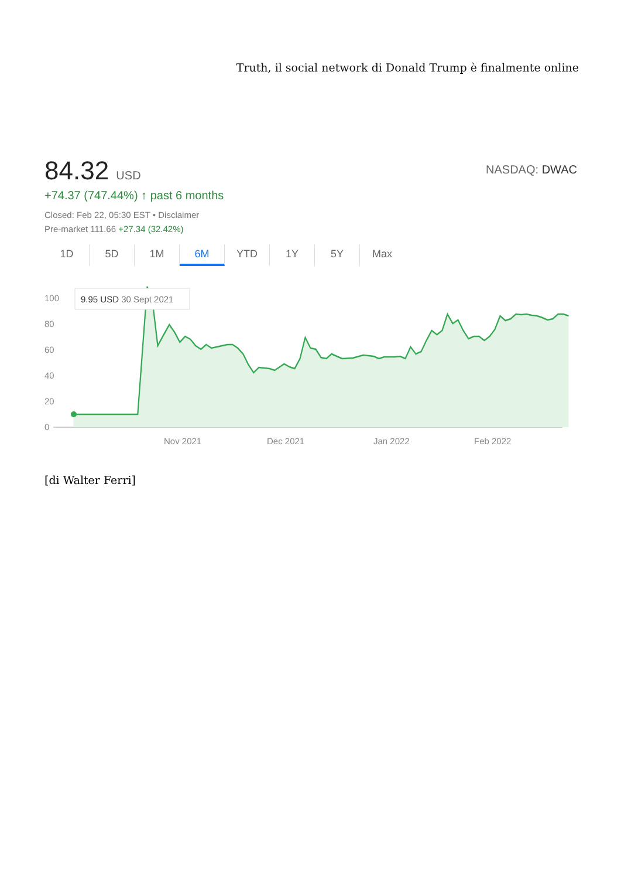Truth, il social network di Donald Trump è finalmente online
84.32 USD
NASDAQ: DWAC
+74.37 (747.44%) ↑ past 6 months
Closed: Feb 22, 05:30 EST • Disclaimer
Pre-market 111.66 +27.34 (32.42%)
1D 5D 1M 6M YTD 1Y 5Y Max
100
80
60
40
20
0
Nov 2021
Dec 2021
Jan 2022
Feb 2022
9.95 USD 30 Sept 2021
[di Walter Ferri]